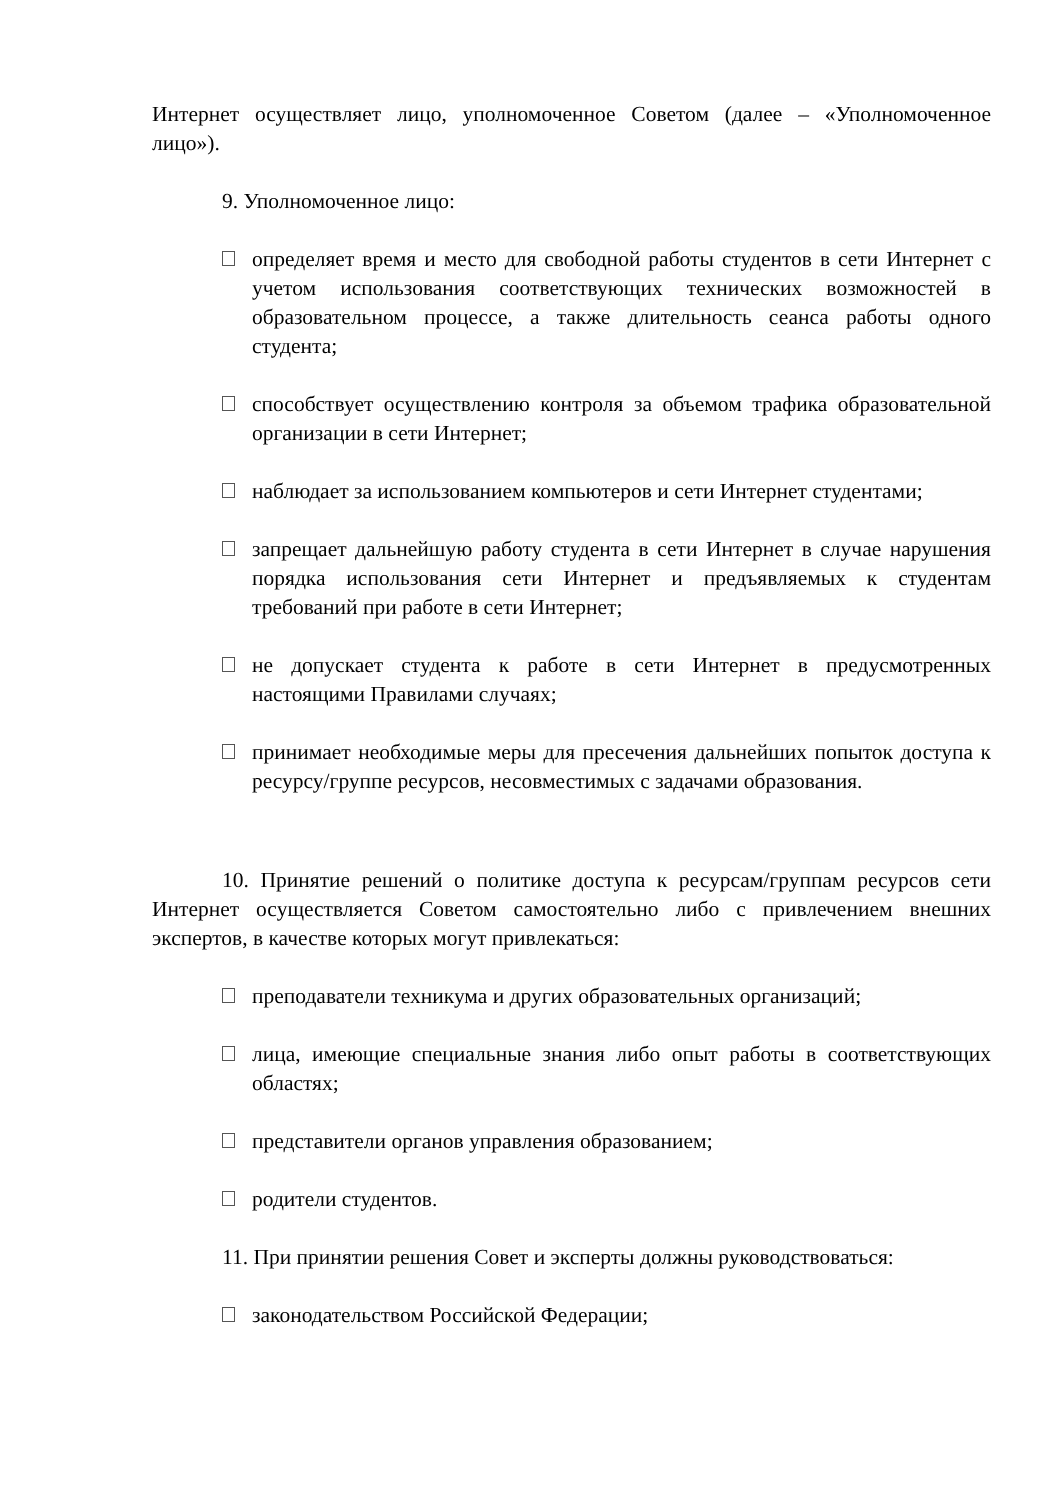Интернет осуществляет лицо, уполномоченное Советом (далее – «Уполномоченное лицо»).
9. Уполномоченное лицо:
определяет время и место для свободной работы студентов в сети Интернет с учетом использования соответствующих технических возможностей в образовательном процессе, а также длительность сеанса работы одного студента;
способствует осуществлению контроля за объемом трафика образовательной организации в сети Интернет;
наблюдает за использованием компьютеров и сети Интернет студентами;
запрещает дальнейшую работу студента в сети Интернет в случае нарушения порядка использования сети Интернет и предъявляемых к студентам требований при работе в сети Интернет;
не допускает студента к работе в сети Интернет в предусмотренных настоящими Правилами случаях;
принимает необходимые меры для пресечения дальнейших попыток доступа к ресурсу/группе ресурсов, несовместимых с задачами образования.
10. Принятие решений о политике доступа к ресурсам/группам ресурсов сети Интернет осуществляется Советом самостоятельно либо с привлечением внешних экспертов, в качестве которых могут привлекаться:
преподаватели техникума и других образовательных организаций;
лица, имеющие специальные знания либо опыт работы в соответствующих областях;
представители органов управления образованием;
родители студентов.
11. При принятии решения Совет и эксперты должны руководствоваться:
законодательством Российской Федерации;